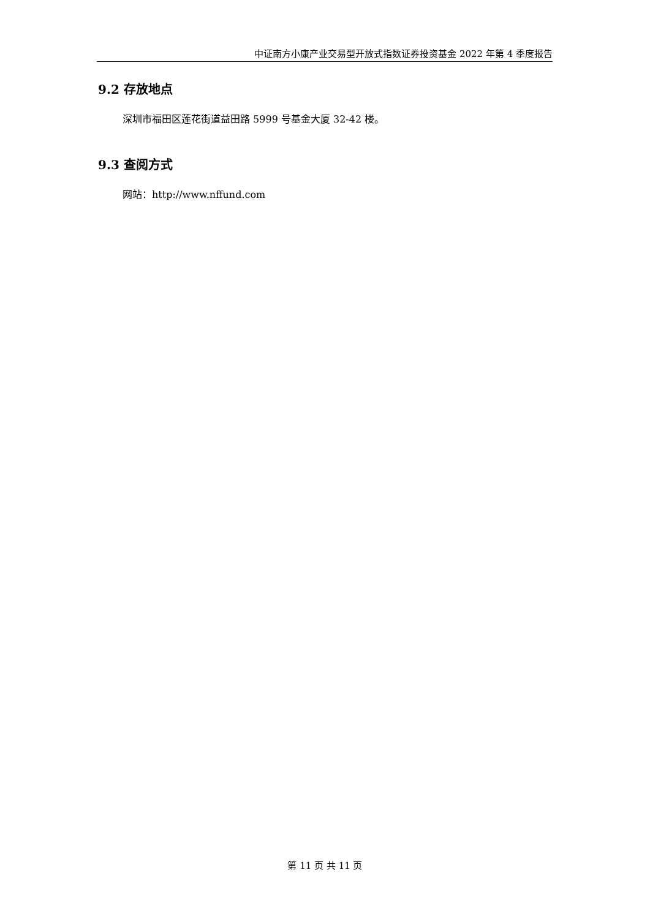中证南方小康产业交易型开放式指数证券投资基金 2022 年第 4 季度报告
9.2 存放地点
深圳市福田区莲花街道益田路 5999 号基金大厦 32-42 楼。
9.3 查阅方式
网站：http://www.nffund.com
第 11 页 共 11 页